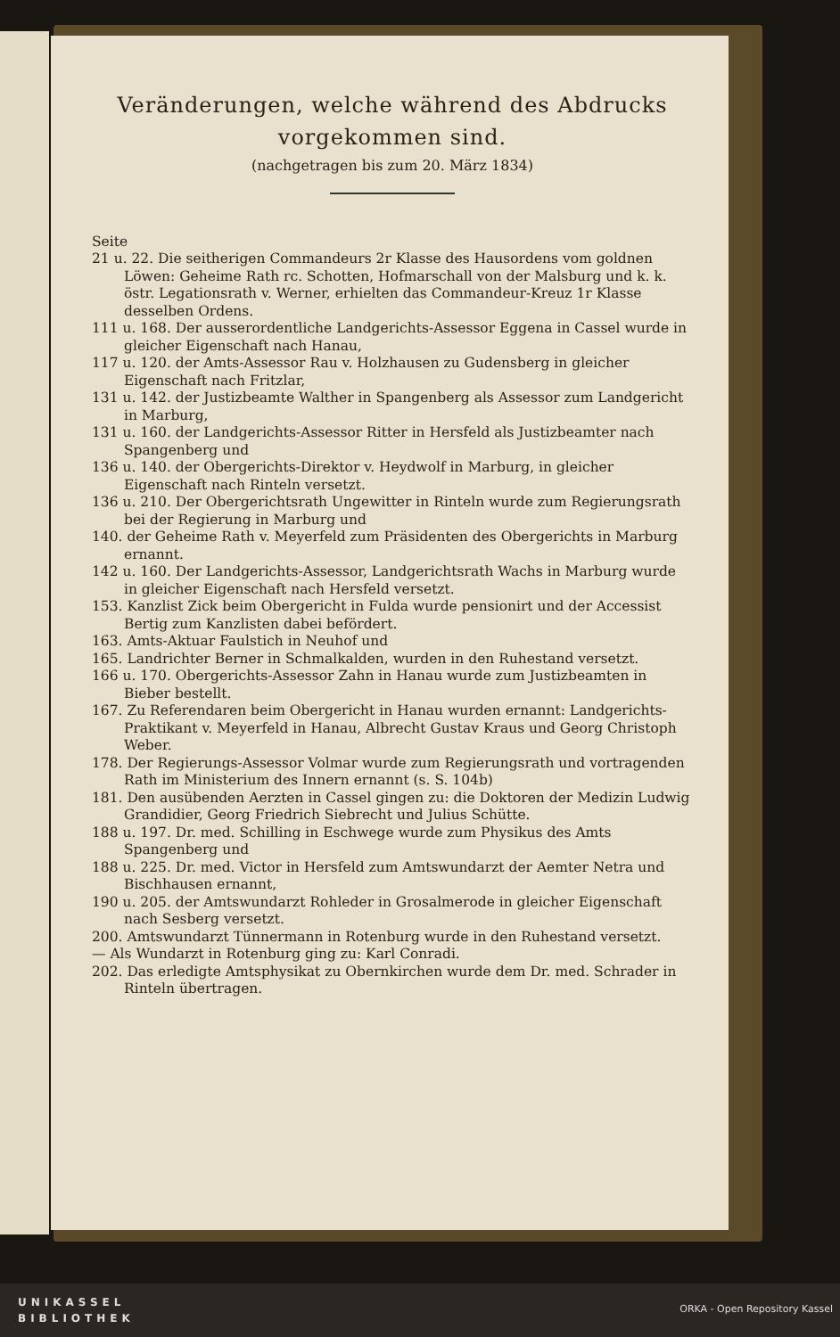Veränderungen, welche während des Abdrucks
vorgekommen sind.
(nachgetragen bis zum 20. März 1834)
Seite
21 u. 22. Die seitherigen Commandeurs 2r Klasse des Hausordens vom goldnen Löwen: Geheime Rath rc. Schotten, Hofmarschall von der Malsburg und k. k. östr. Legationsrath v. Werner, erhielten das Commandeur-Kreuz 1r Klasse desselben Ordens.
111 u. 168. Der ausserordentliche Landgerichts-Assessor Eggena in Cassel wurde in gleicher Eigenschaft nach Hanau,
117 u. 120. der Amts-Assessor Rau v. Holzhausen zu Gudensberg in gleicher Eigenschaft nach Fritzlar,
131 u. 142. der Justizbeamte Walther in Spangenberg als Assessor zum Landgericht in Marburg,
131 u. 160. der Landgerichts-Assessor Ritter in Hersfeld als Justizbeamter nach Spangenberg und
136 u. 140. der Obergerichts-Direktor v. Heydwolf in Marburg, in gleicher Eigenschaft nach Rinteln versetzt.
136 u. 210. Der Obergerichtsrath Ungewitter in Rinteln wurde zum Regierungsrath bei der Regierung in Marburg und
140. der Geheime Rath v. Meyerfeld zum Präsidenten des Obergerichts in Marburg ernannt.
142 u. 160. Der Landgerichts-Assessor, Landgerichtsrath Wachs in Marburg wurde in gleicher Eigenschaft nach Hersfeld versetzt.
153. Kanzlist Zick beim Obergericht in Fulda wurde pensionirt und der Accessist Bertig zum Kanzlisten dabei befördert.
163. Amts-Aktuar Faulstich in Neuhof und
165. Landrichter Berner in Schmalkalden, wurden in den Ruhestand versetzt.
166 u. 170. Obergerichts-Assessor Zahn in Hanau wurde zum Justizbeamten in Bieber bestellt.
167. Zu Referendaren beim Obergericht in Hanau wurden ernannt: Landgerichts-Praktikant v. Meyerfeld in Hanau, Albrecht Gustav Kraus und Georg Christoph Weber.
178. Der Regierungs-Assessor Volmar wurde zum Regierungsrath und vortragenden Rath im Ministerium des Innern ernannt (s. S. 104b)
181. Den ausübenden Aerzten in Cassel gingen zu: die Doktoren der Medizin Ludwig Grandidier, Georg Friedrich Siebrecht und Julius Schütte.
188 u. 197. Dr. med. Schilling in Eschwege wurde zum Physikus des Amts Spangenberg und
188 u. 225. Dr. med. Victor in Hersfeld zum Amtswundarzt der Aemter Netra und Bischhausen ernannt,
190 u. 205. der Amtswundarzt Rohleder in Grosalmerode in gleicher Eigenschaft nach Sesberg versetzt.
200. Amtswundarzt Tünnermann in Rotenburg wurde in den Ruhestand versetzt.
— Als Wundarzt in Rotenburg ging zu: Karl Conradi.
202. Das erledigte Amtsphysikat zu Obernkirchen wurde dem Dr. med. Schrader in Rinteln übertragen.
UNIKASSEL
BIBLIOTHEK
ORKA - Open Repository Kassel